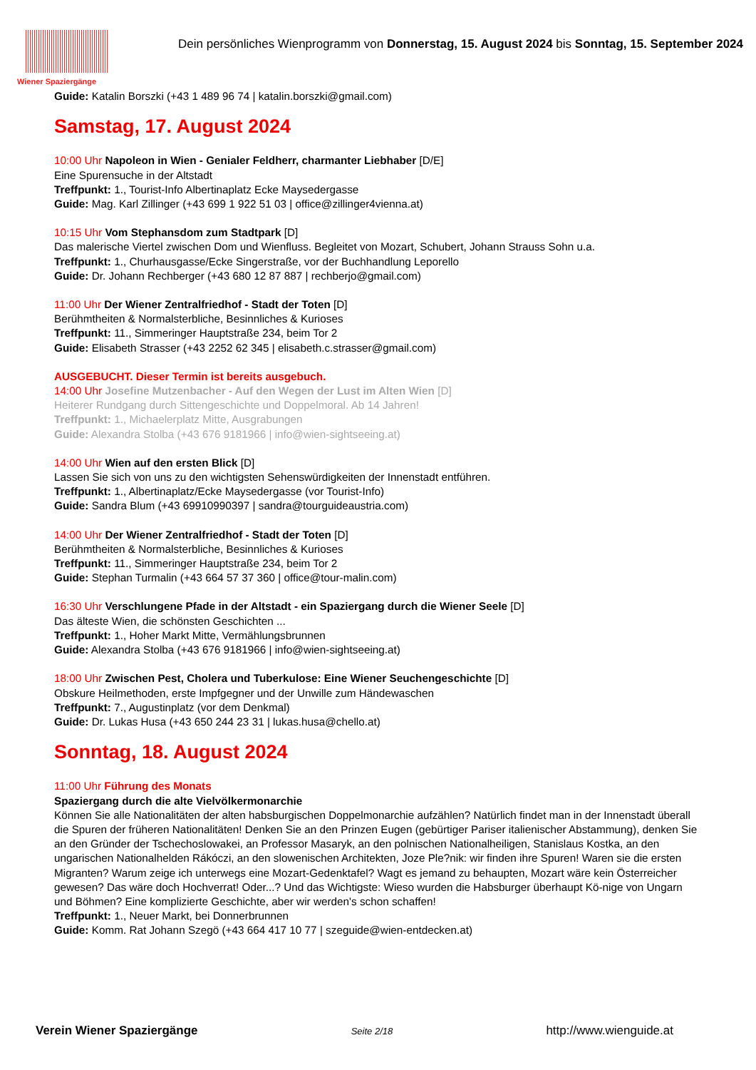Wiener Spaziergänge
Dein persönliches Wienprogramm von Donnerstag, 15. August 2024 bis Sonntag, 15. September 2024
Guide: Katalin Borszki (+43 1 489 96 74 | katalin.borszki@gmail.com)
Samstag, 17. August 2024
10:00 Uhr Napoleon in Wien - Genialer Feldherr, charmanter Liebhaber [D/E]
Eine Spurensuche in der Altstadt
Treffpunkt: 1., Tourist-Info Albertinaplatz Ecke Maysedergasse
Guide: Mag. Karl Zillinger (+43 699 1 922 51 03 | office@zillinger4vienna.at)
10:15 Uhr Vom Stephansdom zum Stadtpark [D]
Das malerische Viertel zwischen Dom und Wienfluss. Begleitet von Mozart, Schubert, Johann Strauss Sohn u.a.
Treffpunkt: 1., Churhausgasse/Ecke Singerstraße, vor der Buchhandlung Leporello
Guide: Dr. Johann Rechberger (+43 680 12 87 887 | rechberjo@gmail.com)
11:00 Uhr Der Wiener Zentralfriedhof - Stadt der Toten [D]
Berühmtheiten & Normalsterbliche, Besinnliches & Kurioses
Treffpunkt: 11., Simmeringer Hauptstraße 234, beim Tor 2
Guide: Elisabeth Strasser (+43 2252 62 345 | elisabeth.c.strasser@gmail.com)
AUSGEBUCHT. Dieser Termin ist bereits ausgebuch.
14:00 Uhr Josefine Mutzenbacher - Auf den Wegen der Lust im Alten Wien [D]
Heiterer Rundgang durch Sittengeschichte und Doppelmoral. Ab 14 Jahren!
Treffpunkt: 1., Michaelerplatz Mitte, Ausgrabungen
Guide: Alexandra Stolba (+43 676 9181966 | info@wien-sightseeing.at)
14:00 Uhr Wien auf den ersten Blick [D]
Lassen Sie sich von uns zu den wichtigsten Sehenswürdigkeiten der Innenstadt entführen.
Treffpunkt: 1., Albertinaplatz/Ecke Maysedergasse (vor Tourist-Info)
Guide: Sandra Blum (+43 69910990397 | sandra@tourguideaustria.com)
14:00 Uhr Der Wiener Zentralfriedhof - Stadt der Toten [D]
Berühmtheiten & Normalsterbliche, Besinnliches & Kurioses
Treffpunkt: 11., Simmeringer Hauptstraße 234, beim Tor 2
Guide: Stephan Turmalin (+43 664 57 37 360 | office@tour-malin.com)
16:30 Uhr Verschlungene Pfade in der Altstadt - ein Spaziergang durch die Wiener Seele [D]
Das älteste Wien, die schönsten Geschichten ...
Treffpunkt: 1., Hoher Markt Mitte, Vermählungsbrunnen
Guide: Alexandra Stolba (+43 676 9181966 | info@wien-sightseeing.at)
18:00 Uhr Zwischen Pest, Cholera und Tuberkulose: Eine Wiener Seuchengeschichte [D]
Obskure Heilmethoden, erste Impfgegner und der Unwille zum Händewaschen
Treffpunkt: 7., Augustinplatz (vor dem Denkmal)
Guide: Dr. Lukas Husa (+43 650 244 23 31 | lukas.husa@chello.at)
Sonntag, 18. August 2024
11:00 Uhr Führung des Monats
Spaziergang durch die alte Vielvölkermonarchie
Können Sie alle Nationalitäten der alten habsburgischen Doppelmonarchie aufzählen? Natürlich findet man in der Innenstadt überall die Spuren der früheren Nationalitäten! Denken Sie an den Prinzen Eugen (gebürtiger Pariser italienischer Abstammung), denken Sie an den Gründer der Tschechoslowakei, an Professor Masaryk, an den polnischen Nationalheiligen, Stanislaus Kostka, an den ungarischen Nationalhelden Rákóczi, an den slowenischen Architekten, Joze Ple?nik: wir finden ihre Spuren! Waren sie die ersten Migranten? Warum zeige ich unterwegs eine Mozart-Gedenktafel? Wagt es jemand zu behaupten, Mozart wäre kein Österreicher gewesen? Das wäre doch Hochverrat! Oder...? Und das Wichtigste: Wieso wurden die Habsburger überhaupt Kö-nige von Ungarn und Böhmen? Eine komplizierte Geschichte, aber wir werden's schon schaffen!
Treffpunkt: 1., Neuer Markt, bei Donnerbrunnen
Guide: Komm. Rat Johann Szegö (+43 664 417 10 77 | szeguide@wien-entdecken.at)
Verein Wiener Spaziergänge Seite 2/18 http://www.wienguide.at